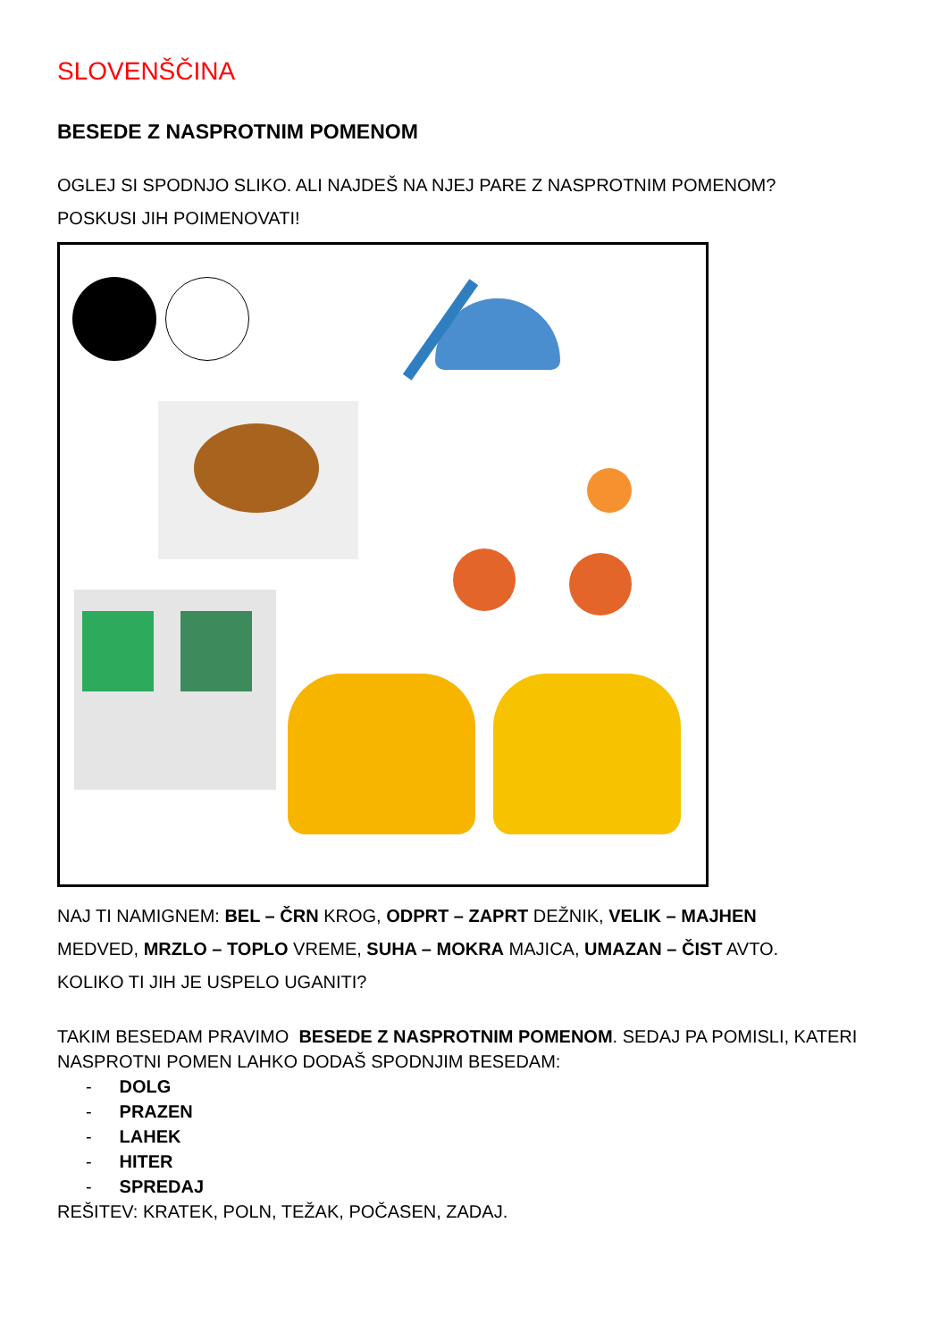SLOVENŠČINA
BESEDE Z NASPROTNIM POMENOM
OGLEJ SI SPODNJO SLIKO. ALI NAJDEŠ NA NJEJ PARE Z NASPROTNIM POMENOM?
POSKUSI JIH POIMENOVATI!
NAJ TI NAMIGNEM: BEL – ČRN KROG, ODPRT – ZAPRT DEŽNIK, VELIK – MAJHEN
MEDVED, MRZLO – TOPLO VREME, SUHA – MOKRA MAJICA, UMAZAN – ČIST AVTO.
KOLIKO TI JIH JE USPELO UGANITI?
TAKIM BESEDAM PRAVIMO BESEDE Z NASPROTNIM POMENOM. SEDAJ PA POMISLI, KATERI NASPROTNI POMEN LAHKO DODAŠ SPODNJIM BESEDAM:
- DOLG
- PRAZEN
- LAHEK
- HITER
- SPREDAJ
REŠITEV: KRATEK, POLN, TEŽAK, POČASEN, ZADAJ.